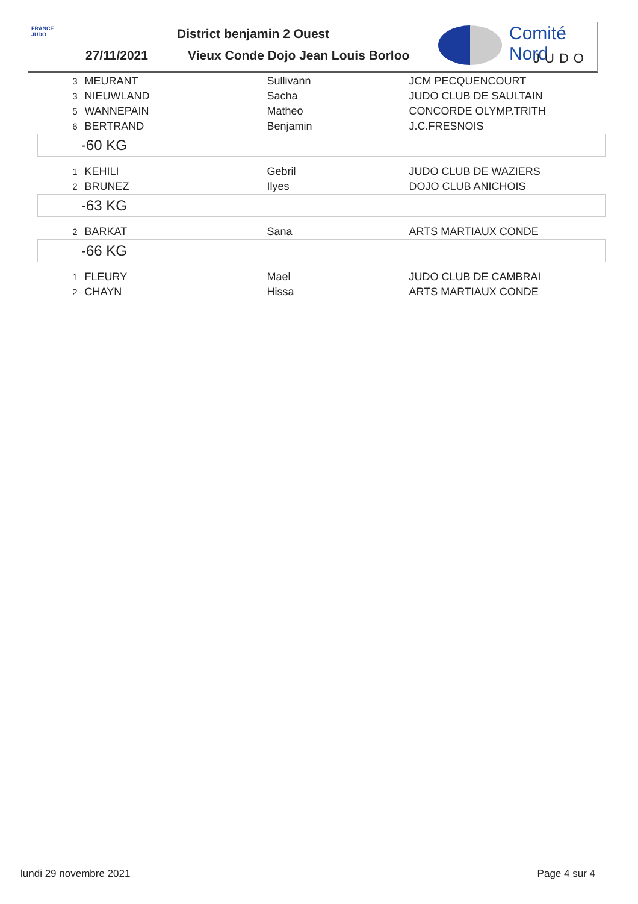FRANCE JUDO
27/11/2021
District benjamin 2 Ouest
Vieux Conde Dojo Jean Louis Borloo
Comité Nord
JUDO
| 3 | MEURANT | Sullivann | JCM PECQUENCOURT |
| 3 | NIEUWLAND | Sacha | JUDO CLUB DE SAULTAIN |
| 5 | WANNEPAIN | Matheo | CONCORDE OLYMP.TRITH |
| 6 | BERTRAND | Benjamin | J.C.FRESNOIS |
| -60 KG | | | |
| 1 | KEHILI | Gebril | JUDO CLUB DE WAZIERS |
| 2 | BRUNEZ | Ilyes | DOJO CLUB ANICHOIS |
| -63 KG | | | |
| 2 | BARKAT | Sana | ARTS MARTIAUX CONDE |
| -66 KG | | | |
| 1 | FLEURY | Mael | JUDO CLUB DE CAMBRAI |
| 2 | CHAYN | Hissa | ARTS MARTIAUX CONDE |
lundi 29 novembre 2021 Page 4 sur 4